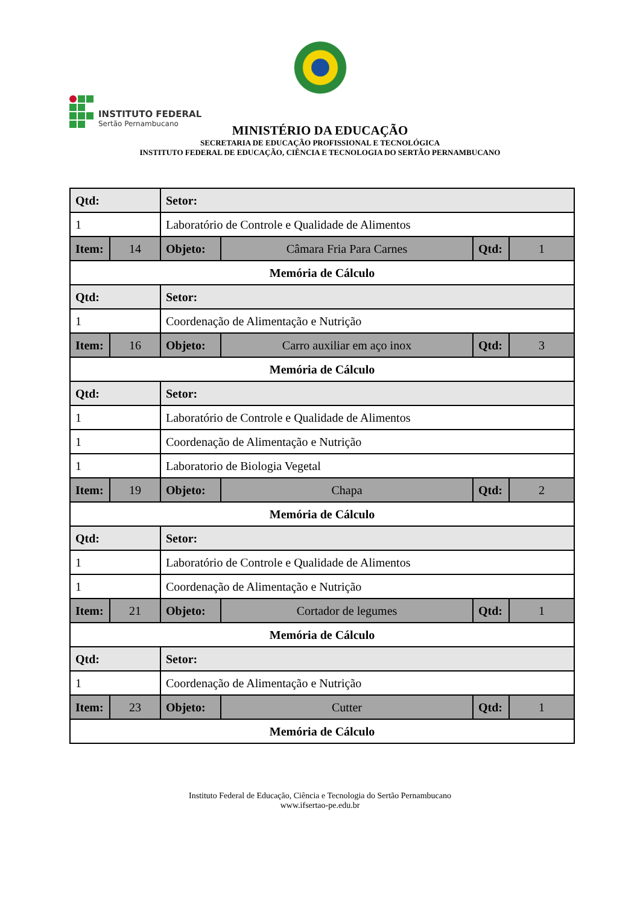INSTITUTO FEDERAL
Sertão Pernambucano
MINISTÉRIO DA EDUCAÇÃO
SECRETARIA DE EDUCAÇÃO PROFISSIONAL E TECNOLÓGICA
INSTITUTO FEDERAL DE EDUCAÇÃO, CIÊNCIA E TECNOLOGIA DO SERTÃO PERNAMBUCANO
| Qtd: | | Setor: | | | |
| 1 | | Laboratório de Controle e Qualidade de Alimentos | | | |
| Item: | 14 | Objeto: | Câmara Fria Para Carnes | Qtd: | 1 |
| Memória de Cálculo | | | | | |
| Qtd: | | Setor: | | | |
| 1 | | Coordenação de Alimentação e Nutrição | | | |
| Item: | 16 | Objeto: | Carro auxiliar em aço inox | Qtd: | 3 |
| Memória de Cálculo | | | | | |
| Qtd: | | Setor: | | | |
| 1 | | Laboratório de Controle e Qualidade de Alimentos | | | |
| 1 | | Coordenação de Alimentação e Nutrição | | | |
| 1 | | Laboratorio de Biologia Vegetal | | | |
| Item: | 19 | Objeto: | Chapa | Qtd: | 2 |
| Memória de Cálculo | | | | | |
| Qtd: | | Setor: | | | |
| 1 | | Laboratório de Controle e Qualidade de Alimentos | | | |
| 1 | | Coordenação de Alimentação e Nutrição | | | |
| Item: | 21 | Objeto: | Cortador de legumes | Qtd: | 1 |
| Memória de Cálculo | | | | | |
| Qtd: | | Setor: | | | |
| 1 | | Coordenação de Alimentação e Nutrição | | | |
| Item: | 23 | Objeto: | Cutter | Qtd: | 1 |
| Memória de Cálculo | | | | | |
Instituto Federal de Educação, Ciência e Tecnologia do Sertão Pernambucano
www.ifsertao-pe.edu.br